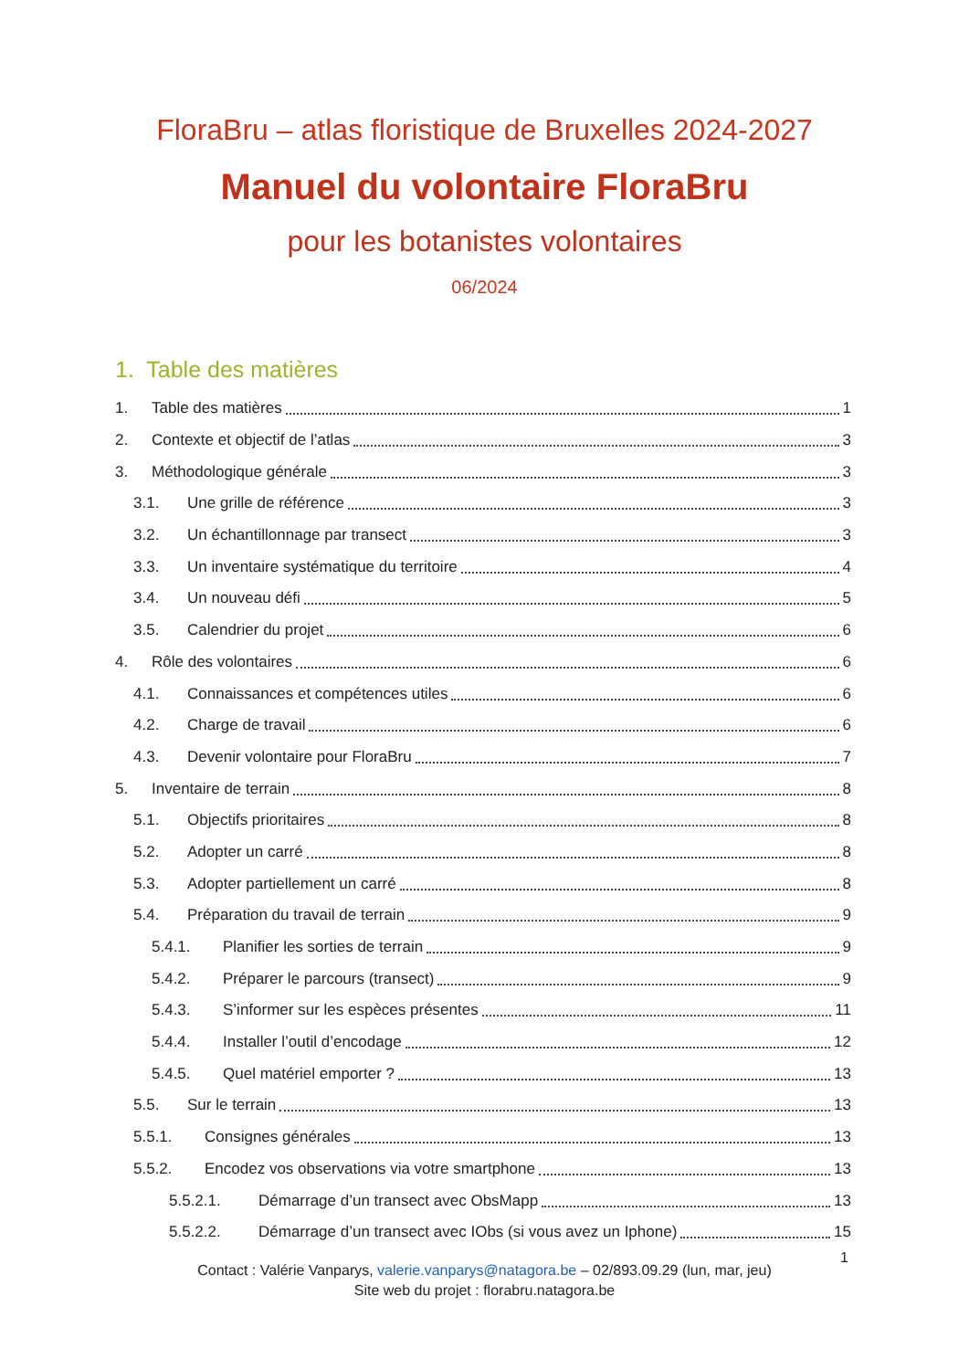FloraBru – atlas floristique de Bruxelles 2024-2027
Manuel du volontaire FloraBru
pour les botanistes volontaires
06/2024
1. Table des matières
1. Table des matières 1
2. Contexte et objectif de l’atlas 3
3. Méthodologique générale 3
3.1. Une grille de référence 3
3.2. Un échantillonnage par transect 3
3.3. Un inventaire systématique du territoire 4
3.4. Un nouveau défi 5
3.5. Calendrier du projet 6
4. Rôle des volontaires 6
4.1. Connaissances et compétences utiles 6
4.2. Charge de travail 6
4.3. Devenir volontaire pour FloraBru 7
5. Inventaire de terrain 8
5.1. Objectifs prioritaires 8
5.2. Adopter un carré 8
5.3. Adopter partiellement un carré 8
5.4. Préparation du travail de terrain 9
5.4.1. Planifier les sorties de terrain 9
5.4.2. Préparer le parcours (transect) 9
5.4.3. S’informer sur les espèces présentes 11
5.4.4. Installer l’outil d’encodage 12
5.4.5. Quel matériel emporter ? 13
5.5. Sur le terrain 13
5.5.1. Consignes générales 13
5.5.2. Encodez vos observations via votre smartphone 13
5.5.2.1. Démarrage d’un transect avec ObsMapp 13
5.5.2.2. Démarrage d’un transect avec IObs (si vous avez un Iphone) 15
1
Contact : Valérie Vanparys, valerie.vanparys@natagora.be – 02/893.09.29 (lun, mar, jeu)
Site web du projet : florabru.natagora.be